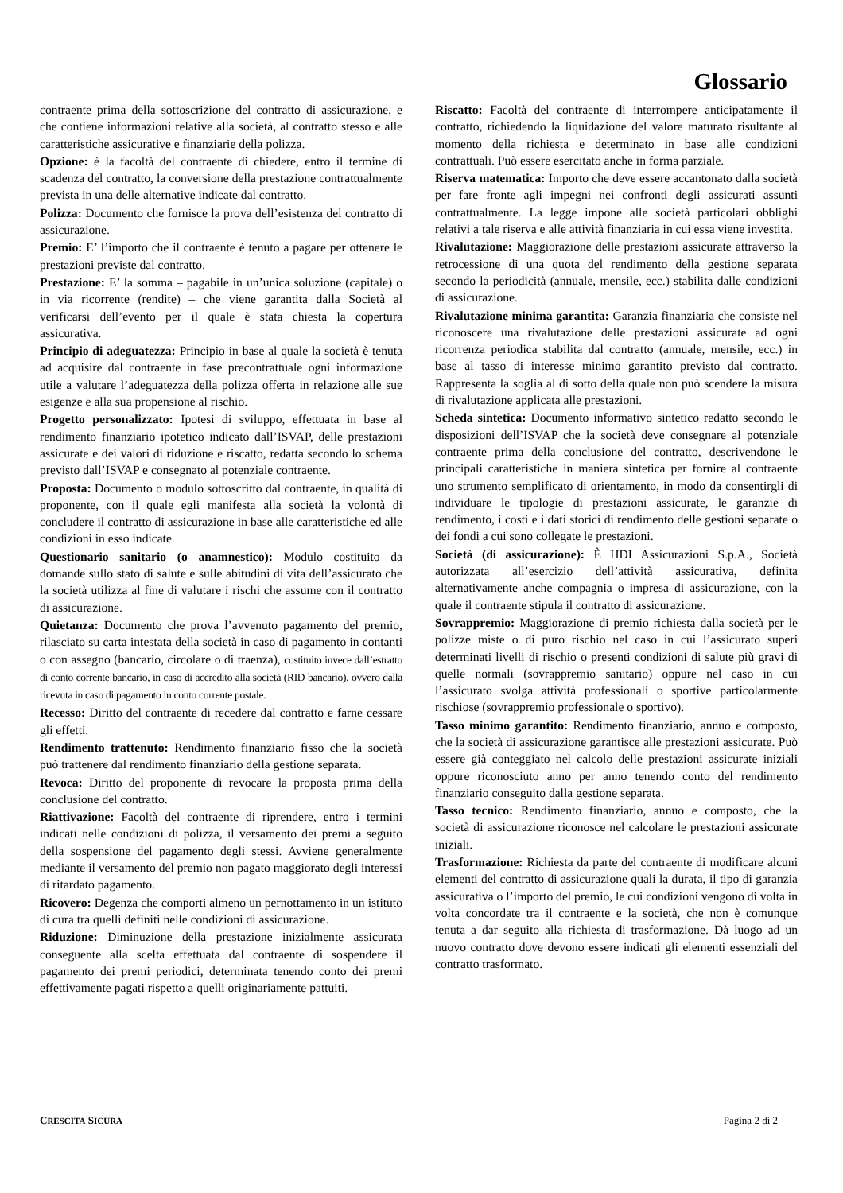Glossario
contraente prima della sottoscrizione del contratto di assicurazione, e che contiene informazioni relative alla società, al contratto stesso e alle caratteristiche assicurative e finanziarie della polizza.
Opzione: è la facoltà del contraente di chiedere, entro il termine di scadenza del contratto, la conversione della prestazione contrattualmente prevista in una delle alternative indicate dal contratto.
Polizza: Documento che fornisce la prova dell’esistenza del contratto di assicurazione.
Premio: E’ l’importo che il contraente è tenuto a pagare per ottenere le prestazioni previste dal contratto.
Prestazione: E’ la somma – pagabile in un’unica soluzione (capitale) o in via ricorrente (rendite) – che viene garantita dalla Società al verificarsi dell’evento per il quale è stata chiesta la copertura assicurativa.
Principio di adeguatezza: Principio in base al quale la società è tenuta ad acquisire dal contraente in fase precontrattuale ogni informazione utile a valutare l’adeguatezza della polizza offerta in relazione alle sue esigenze e alla sua propensione al rischio.
Progetto personalizzato: Ipotesi di sviluppo, effettuata in base al rendimento finanziario ipotetico indicato dall’ISVAP, delle prestazioni assicurate e dei valori di riduzione e riscatto, redatta secondo lo schema previsto dall’ISVAP e consegnato al potenziale contraente.
Proposta: Documento o modulo sottoscritto dal contraente, in qualità di proponente, con il quale egli manifesta alla società la volontà di concludere il contratto di assicurazione in base alle caratteristiche ed alle condizioni in esso indicate.
Questionario sanitario (o anamnestico): Modulo costituito da domande sullo stato di salute e sulle abitudini di vita dell’assicurato che la società utilizza al fine di valutare i rischi che assume con il contratto di assicurazione.
Quietanza: Documento che prova l’avvenuto pagamento del premio, rilasciato su carta intestata della società in caso di pagamento in contanti o con assegno (bancario, circolare o di traenza), costituito invece dall’estratto di conto corrente bancario, in caso di accredito alla società (RID bancario), ovvero dalla ricevuta in caso di pagamento in conto corrente postale.
Recesso: Diritto del contraente di recedere dal contratto e farne cessare gli effetti.
Rendimento trattenuto: Rendimento finanziario fisso che la società può trattenere dal rendimento finanziario della gestione separata.
Revoca: Diritto del proponente di revocare la proposta prima della conclusione del contratto.
Riattivazione: Facoltà del contraente di riprendere, entro i termini indicati nelle condizioni di polizza, il versamento dei premi a seguito della sospensione del pagamento degli stessi. Avviene generalmente mediante il versamento del premio non pagato maggiorato degli interessi di ritardato pagamento.
Ricovero: Degenza che comporti almeno un pernottamento in un istituto di cura tra quelli definiti nelle condizioni di assicurazione.
Riduzione: Diminuzione della prestazione inizialmente assicurata conseguente alla scelta effettuata dal contraente di sospendere il pagamento dei premi periodici, determinata tenendo conto dei premi effettivamente pagati rispetto a quelli originariamente pattuiti.
Riscatto: Facoltà del contraente di interrompere anticipatamente il contratto, richiedendo la liquidazione del valore maturato risultante al momento della richiesta e determinato in base alle condizioni contrattuali. Può essere esercitato anche in forma parziale.
Riserva matematica: Importo che deve essere accantonato dalla società per fare fronte agli impegni nei confronti degli assicurati assunti contrattualmente. La legge impone alle società particolari obblighi relativi a tale riserva e alle attività finanziaria in cui essa viene investita.
Rivalutazione: Maggiorazione delle prestazioni assicurate attraverso la retrocessione di una quota del rendimento della gestione separata secondo la periodicità (annuale, mensile, ecc.) stabilita dalle condizioni di assicurazione.
Rivalutazione minima garantita: Garanzia finanziaria che consiste nel riconoscere una rivalutazione delle prestazioni assicurate ad ogni ricorrenza periodica stabilita dal contratto (annuale, mensile, ecc.) in base al tasso di interesse minimo garantito previsto dal contratto. Rappresenta la soglia al di sotto della quale non può scendere la misura di rivalutazione applicata alle prestazioni.
Scheda sintetica: Documento informativo sintetico redatto secondo le disposizioni dell’ISVAP che la società deve consegnare al potenziale contraente prima della conclusione del contratto, descrivendone le principali caratteristiche in maniera sintetica per fornire al contraente uno strumento semplificato di orientamento, in modo da consentirgli di individuare le tipologie di prestazioni assicurate, le garanzie di rendimento, i costi e i dati storici di rendimento delle gestioni separate o dei fondi a cui sono collegate le prestazioni.
Società (di assicurazione): È HDI Assicurazioni S.p.A., Società autorizzata all’esercizio dell’attività assicurativa, definita alternativamente anche compagnia o impresa di assicurazione, con la quale il contraente stipula il contratto di assicurazione.
Sovrappremio: Maggiorazione di premio richiesta dalla società per le polizze miste o di puro rischio nel caso in cui l’assicurato superi determinati livelli di rischio o presenti condizioni di salute più gravi di quelle normali (sovrappremio sanitario) oppure nel caso in cui l’assicurato svolga attività professionali o sportive particolarmente rischiose (sovrappremio professionale o sportivo).
Tasso minimo garantito: Rendimento finanziario, annuo e composto, che la società di assicurazione garantisce alle prestazioni assicurate. Può essere già conteggiato nel calcolo delle prestazioni assicurate iniziali oppure riconosciuto anno per anno tenendo conto del rendimento finanziario conseguito dalla gestione separata.
Tasso tecnico: Rendimento finanziario, annuo e composto, che la società di assicurazione riconosce nel calcolare le prestazioni assicurate iniziali.
Trasformazione: Richiesta da parte del contraente di modificare alcuni elementi del contratto di assicurazione quali la durata, il tipo di garanzia assicurativa o l’importo del premio, le cui condizioni vengono di volta in volta concordate tra il contraente e la società, che non è comunque tenuta a dar seguito alla richiesta di trasformazione. Dà luogo ad un nuovo contratto dove devono essere indicati gli elementi essenziali del contratto trasformato.
CRESCITA SICURA Pagina 2 di 2